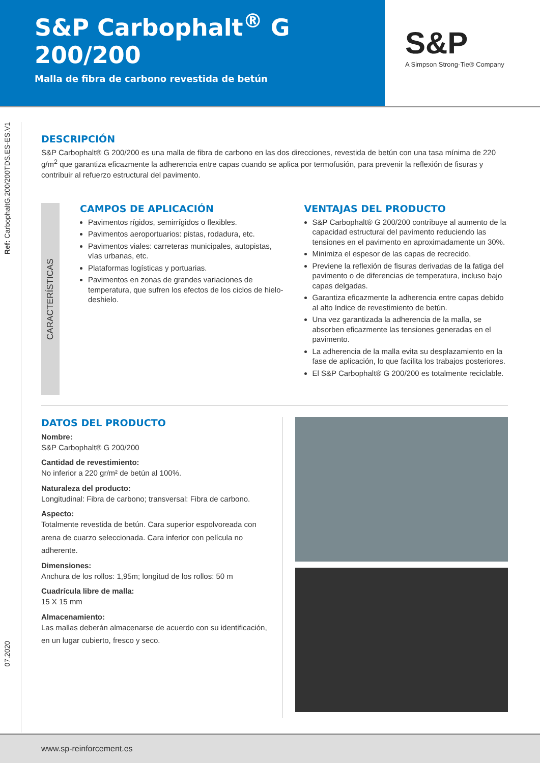S&P Carbophalt<sup>®</sup> G 200/200
Malla de fibra de carbono revestida de betún
S&P
A Simpson Strong-Tie® Company
Ref: CarbophaltG.200/200TDS.ES-ES.V1
07.2020
DESCRIPCIÓN
S&P Carbophalt® G 200/200 es una malla de fibra de carbono en las dos direcciones, revestida de betún con una tasa mínima de 220 g/m<sup>2</sup> que garantiza eficazmente la adherencia entre capas cuando se aplica por termofusión, para prevenir la reflexión de fisuras y contribuir al refuerzo estructural del pavimento.
CARACTERÍSTICAS
CAMPOS DE APLICACIÓN
Pavimentos rígidos, semirrígidos o flexibles.
Pavimentos aeroportuarios: pistas, rodadura, etc.
Pavimentos viales: carreteras municipales, autopistas, vías urbanas, etc.
Plataformas logísticas y portuarias.
Pavimentos en zonas de grandes variaciones de temperatura, que sufren los efectos de los ciclos de hielo-deshielo.
VENTAJAS DEL PRODUCTO
S&P Carbophalt® G 200/200 contribuye al aumento de la capacidad estructural del pavimento reduciendo las tensiones en el pavimento en aproximadamente un 30%.
Minimiza el espesor de las capas de recrecido.
Previene la reflexión de fisuras derivadas de la fatiga del pavimento o de diferencias de temperatura, incluso bajo capas delgadas.
Garantiza eficazmente la adherencia entre capas debido al alto índice de revestimiento de betún.
Una vez garantizada la adherencia de la malla, se absorben eficazmente las tensiones generadas en el pavimento.
La adherencia de la malla evita su desplazamiento en la fase de aplicación, lo que facilita los trabajos posteriores.
El S&P Carbophalt® G 200/200 es totalmente reciclable.
DATOS DEL PRODUCTO
Nombre:
S&P Carbophalt® G 200/200
Cantidad de revestimiento:
No inferior a 220 gr/m² de betún al 100%.
Naturaleza del producto:
Longitudinal: Fibra de carbono; transversal: Fibra de carbono.
Aspecto:
Totalmente revestida de betún. Cara superior espolvoreada con arena de cuarzo seleccionada. Cara inferior con película no adherente.
Dimensiones:
Anchura de los rollos: 1,95m; longitud de los rollos: 50 m
Cuadrícula libre de malla:
15 X 15 mm
Almacenamiento:
Las mallas deberán almacenarse de acuerdo con su identificación, en un lugar cubierto, fresco y seco.
www.sp-reinforcement.es